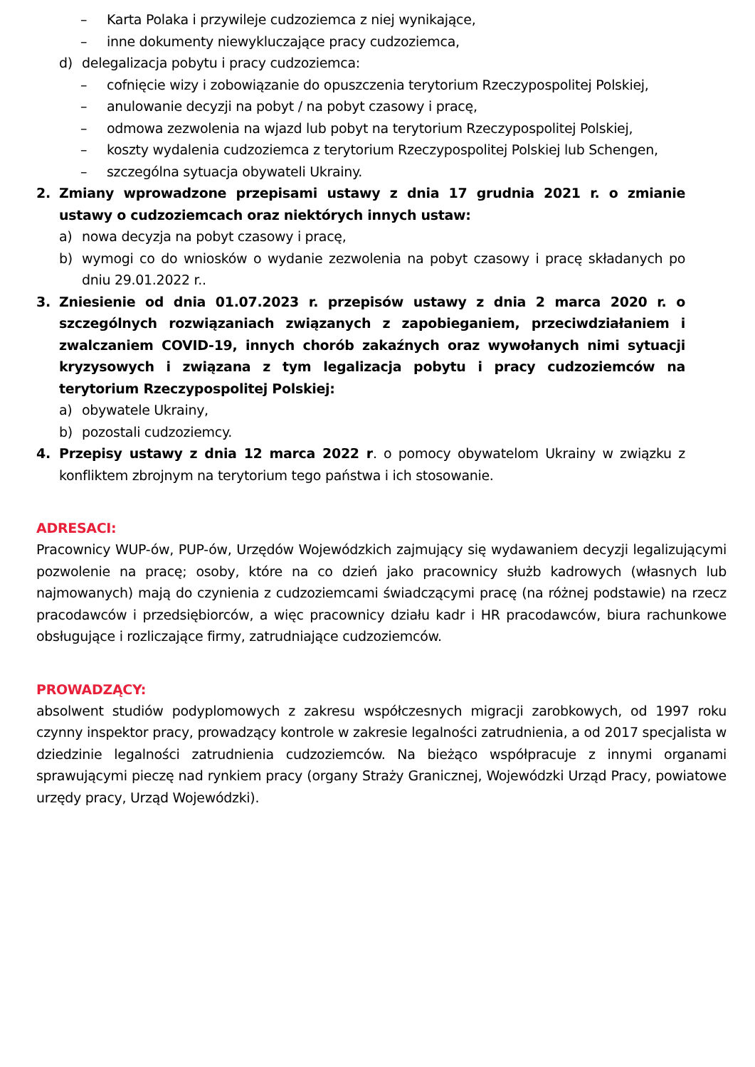– Karta Polaka i przywileje cudzoziemca z niej wynikające,
– inne dokumenty niewykluczające pracy cudzoziemca,
d) delegalizacja pobytu i pracy cudzoziemca:
– cofnięcie wizy i zobowiązanie do opuszczenia terytorium Rzeczypospolitej Polskiej,
– anulowanie decyzji na pobyt / na pobyt czasowy i pracę,
– odmowa zezwolenia na wjazd lub pobyt na terytorium Rzeczypospolitej Polskiej,
– koszty wydalenia cudzoziemca z terytorium Rzeczypospolitej Polskiej lub Schengen,
– szczególna sytuacja obywateli Ukrainy.
2. Zmiany wprowadzone przepisami ustawy z dnia 17 grudnia 2021 r. o zmianie ustawy o cudzoziemcach oraz niektórych innych ustaw:
a) nowa decyzja na pobyt czasowy i pracę,
b) wymogi co do wniosków o wydanie zezwolenia na pobyt czasowy i pracę składanych po dniu 29.01.2022 r..
3. Zniesienie od dnia 01.07.2023 r. przepisów ustawy z dnia 2 marca 2020 r. o szczególnych rozwiązaniach związanych z zapobieganiem, przeciwdziałaniem i zwalczaniem COVID-19, innych chorób zakaźnych oraz wywołanych nimi sytuacji kryzysowych i związana z tym legalizacja pobytu i pracy cudzoziemców na terytorium Rzeczypospolitej Polskiej:
a) obywatele Ukrainy,
b) pozostali cudzoziemcy.
4. Przepisy ustawy z dnia 12 marca 2022 r. o pomocy obywatelom Ukrainy w związku z konfliktem zbrojnym na terytorium tego państwa i ich stosowanie.
ADRESACI:
Pracownicy WUP-ów, PUP-ów, Urzędów Wojewódzkich zajmujący się wydawaniem decyzji legalizującymi pozwolenie na pracę; osoby, które na co dzień jako pracownicy służb kadrowych (własnych lub najmowanych) mają do czynienia z cudzoziemcami świadczącymi pracę (na różnej podstawie) na rzecz pracodawców i przedsiębiorców, a więc pracownicy działu kadr i HR pracodawców, biura rachunkowe obsługujące i rozliczające firmy, zatrudniające cudzoziemców.
PROWADZĄCY:
absolwent studiów podyplomowych z zakresu współczesnych migracji zarobkowych, od 1997 roku czynny inspektor pracy, prowadzący kontrole w zakresie legalności zatrudnienia, a od 2017 specjalista w dziedzinie legalności zatrudnienia cudzoziemców. Na bieżąco współpracuje z innymi organami sprawującymi pieczę nad rynkiem pracy (organy Straży Granicznej, Wojewódzki Urząd Pracy, powiatowe urzędy pracy, Urząd Wojewódzki).